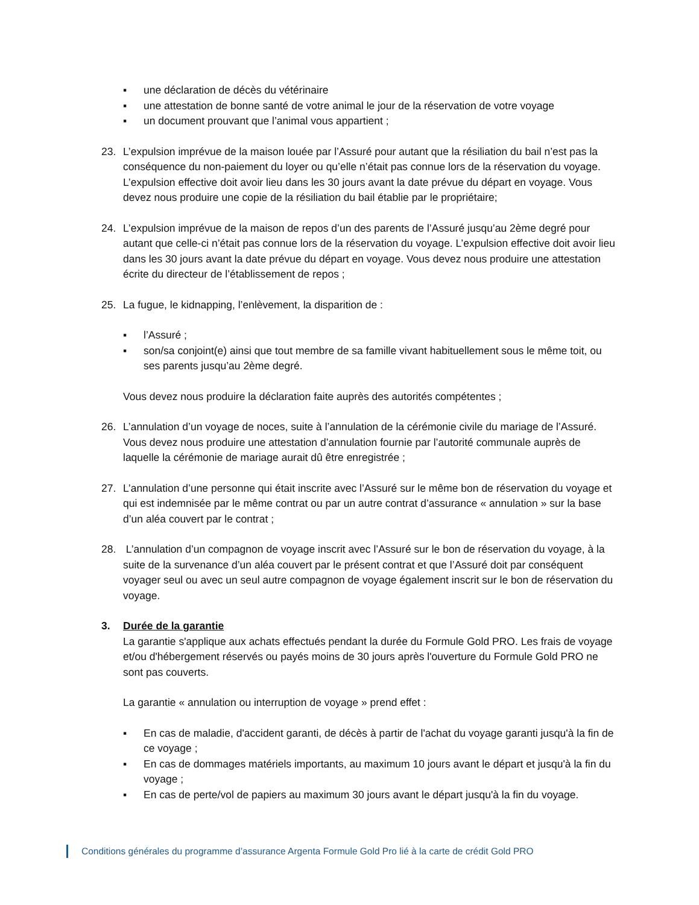▪ une déclaration de décès du vétérinaire
▪ une attestation de bonne santé de votre animal le jour de la réservation de votre voyage
▪ un document prouvant que l’animal vous appartient ;
23. L’expulsion imprévue de la maison louée par l’Assuré pour autant que la résiliation du bail n’est pas la conséquence du non-paiement du loyer ou qu’elle n’était pas connue lors de la réservation du voyage. L’expulsion effective doit avoir lieu dans les 30 jours avant la date prévue du départ en voyage. Vous devez nous produire une copie de la résiliation du bail établie par le propriétaire;
24. L’expulsion imprévue de la maison de repos d’un des parents de l’Assuré jusqu’au 2ème degré pour autant que celle-ci n’était pas connue lors de la réservation du voyage. L’expulsion effective doit avoir lieu dans les 30 jours avant la date prévue du départ en voyage. Vous devez nous produire une attestation écrite du directeur de l’établissement de repos ;
25. La fugue, le kidnapping, l’enlèvement, la disparition de :
▪ l’Assuré ;
▪ son/sa conjoint(e) ainsi que tout membre de sa famille vivant habituellement sous le même toit, ou ses parents jusqu’au 2ème degré.
Vous devez nous produire la déclaration faite auprès des autorités compétentes ;
26. L’annulation d’un voyage de noces, suite à l’annulation de la cérémonie civile du mariage de l’Assuré. Vous devez nous produire une attestation d’annulation fournie par l’autorité communale auprès de laquelle la cérémonie de mariage aurait dû être enregistrée ;
27. L’annulation d’une personne qui était inscrite avec l’Assuré sur le même bon de réservation du voyage et qui est indemnisée par le même contrat ou par un autre contrat d’assurance « annulation » sur la base d’un aléa couvert par le contrat ;
28. L’annulation d’un compagnon de voyage inscrit avec l’Assuré sur le bon de réservation du voyage, à la suite de la survenance d’un aléa couvert par le présent contrat et que l’Assuré doit par conséquent voyager seul ou avec un seul autre compagnon de voyage également inscrit sur le bon de réservation du voyage.
3. Durée de la garantie
La garantie s'applique aux achats effectués pendant la durée du Formule Gold PRO. Les frais de voyage et/ou d'hébergement réservés ou payés moins de 30 jours après l'ouverture du Formule Gold PRO ne sont pas couverts.
La garantie « annulation ou interruption de voyage » prend effet :
▪ En cas de maladie, d'accident garanti, de décès à partir de l'achat du voyage garanti jusqu'à la fin de ce voyage ;
▪ En cas de dommages matériels importants, au maximum 10 jours avant le départ et jusqu'à la fin du voyage ;
▪ En cas de perte/vol de papiers au maximum 30 jours avant le départ jusqu'à la fin du voyage.
Conditions générales du programme d’assurance Argenta Formule Gold Pro lié à la carte de crédit Gold PRO